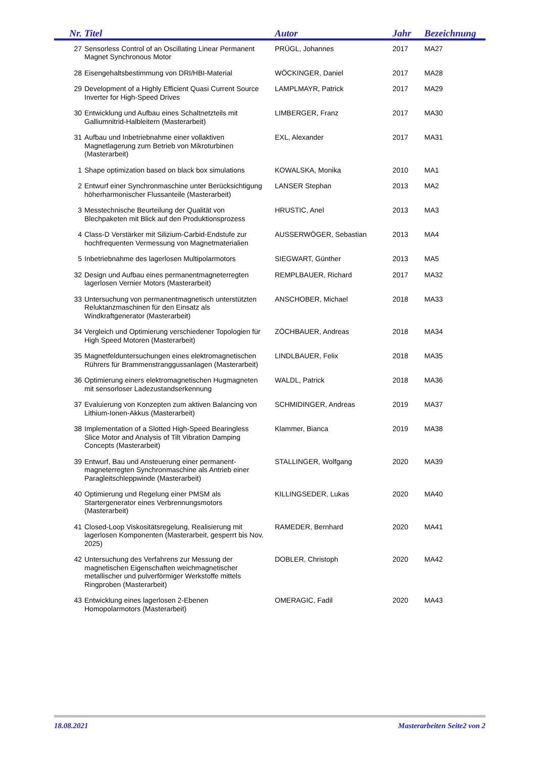| Nr. | Titel | Autor | Jahr | Bezeichnung |
| --- | --- | --- | --- | --- |
| 27 | Sensorless Control of an Oscillating Linear Permanent Magnet Synchronous Motor | PRÜGL, Johannes | 2017 | MA27 |
| 28 | Eisengehaltsbestimmung von DRI/HBI-Material | WÖCKINGER, Daniel | 2017 | MA28 |
| 29 | Development of a Highly Efficient Quasi Current Source Inverter for High-Speed Drives | LAMPLMAYR, Patrick | 2017 | MA29 |
| 30 | Entwicklung und Aufbau eines Schaltnetzteils mit Galliumnitrid-Halbleitern (Masterarbeit) | LIMBERGER, Franz | 2017 | MA30 |
| 31 | Aufbau und Inbetriebnahme einer vollaktiven Magnetlagerung zum Betrieb von Mikroturbinen (Masterarbeit) | EXL, Alexander | 2017 | MA31 |
| 1 | Shape optimization based on black box simulations | KOWALSKA, Monika | 2010 | MA1 |
| 2 | Entwurf einer Synchronmaschine unter Berücksichtigung höherharmonischer Flussanteile (Masterarbeit) | LANSER Stephan | 2013 | MA2 |
| 3 | Messtechnische Beurteilung der Qualität von Blechpaketen mit Blick auf den Produktionsprozess | HRUSTIC, Anel | 2013 | MA3 |
| 4 | Class-D Verstärker mit Silizium-Carbid-Endstufe zur hochfrequenten Vermessung von Magnetmaterialien | AUSSERWÖGER, Sebastian | 2013 | MA4 |
| 5 | Inbetriebnahme des lagerlosen Multipolarmotors | SIEGWART, Günther | 2013 | MA5 |
| 32 | Design und Aufbau eines permanentmagneterregten lagerlosen Vernier Motors (Masterarbeit) | REMPLBAUER, Richard | 2017 | MA32 |
| 33 | Untersuchung von permanentmagnetisch unterstützten Reluktanzmaschinen für den Einsatz als Windkraftgenerator (Masterarbeit) | ANSCHOBER, Michael | 2018 | MA33 |
| 34 | Vergleich und Optimierung verschiedener Topologien für High Speed Motoren (Masterarbeit) | ZÖCHBAUER, Andreas | 2018 | MA34 |
| 35 | Magnetfelduntersuchungen eines elektromagnetischen Rührers für Brammenstranggussanlagen (Masterarbeit) | LINDLBAUER, Felix | 2018 | MA35 |
| 36 | Optimierung einers elektromagnetischen Hugmagneten mit sensorloser Ladezustandserkennung | WALDL, Patrick | 2018 | MA36 |
| 37 | Evaluierung von Konzepten zum aktiven Balancing von Lithium-Ionen-Akkus (Masterarbeit) | SCHMIDINGER, Andreas | 2019 | MA37 |
| 38 | Implementation of a Slotted High-Speed Bearingless Slice Motor and Analysis of Tilt Vibration Damping Concepts (Masterarbeit) | Klammer, Bianca | 2019 | MA38 |
| 39 | Entwurf, Bau und Ansteuerung einer permanent-magneterregten Synchronmaschine als Antrieb einer Paragleitschleppwinde (Masterarbeit) | STALLINGER, Wolfgang | 2020 | MA39 |
| 40 | Optimierung und Regelung einer PMSM als Startergenerator eines Verbrennungsmotors (Masterarbeit) | KILLINGSEDER, Lukas | 2020 | MA40 |
| 41 | Closed-Loop Viskositätsregelung, Realisierung mit lagerlosen Komponenten (Masterarbeit, gesperrt bis Nov. 2025) | RAMEDER, Bernhard | 2020 | MA41 |
| 42 | Untersuchung des Verfahrens zur Messung der magnetischen Eigenschaften weichmagnetischer metallischer und pulverförmiger Werkstoffe mittels Ringproben (Masterarbeit) | DOBLER, Christoph | 2020 | MA42 |
| 43 | Entwicklung eines lagerlosen 2-Ebenen Homopolarmotors (Masterarbeit) | OMERAGIC, Fadil | 2020 | MA43 |
18.08.2021 Masterarbeiten Seite2 von 2